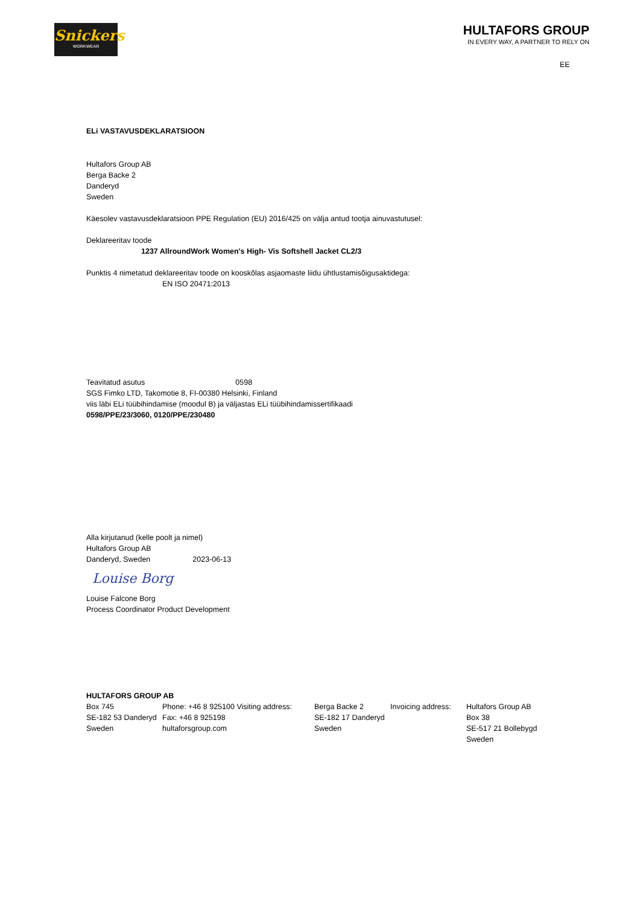Snickers
WORKWEAR
HULTAFORS GROUP
IN EVERY WAY, A PARTNER TO RELY ON
EE
ELi VASTAVUSDEKLARATSIOON
Hultafors Group AB
Berga Backe 2
Danderyd
Sweden
Käesolev vastavusdeklaratsioon PPE Regulation (EU) 2016/425 on välja antud tootja ainuvastutusel:
Deklareeritav toode
1237 AllroundWork Women's High- Vis Softshell Jacket CL2/3
Punktis 4 nimetatud deklareeritav toode on kooskõlas asjaomaste liidu ühtlustamisõigusaktidega:
EN ISO 20471:2013
Teavitatud asutus 0598
SGS Fimko LTD, Takomotie 8, FI-00380 Helsinki, Finland
viis läbi ELi tüübihindamise (moodul B) ja väljastas ELi tüübihindamissertifikaadi
0598/PPE/23/3060, 0120/PPE/230480
Alla kirjutanud (kelle poolt ja nimel)
Hultafors Group AB
Danderyd, Sweden 2023-06-13
Louise Borg
Louise Falcone Borg
Process Coordinator Product Development
HULTAFORS GROUP AB
| Box 745 SE-182 53 Danderyd Sweden | Phone: +46 8 925100 Visiting address: Fax: +46 8 925198 hultaforsgroup.com | Berga Backe 2 SE-182 17 Danderyd Sweden | Invoicing address: | Hultafors Group AB Box 38 SE-517 21 Bollebygd Sweden |